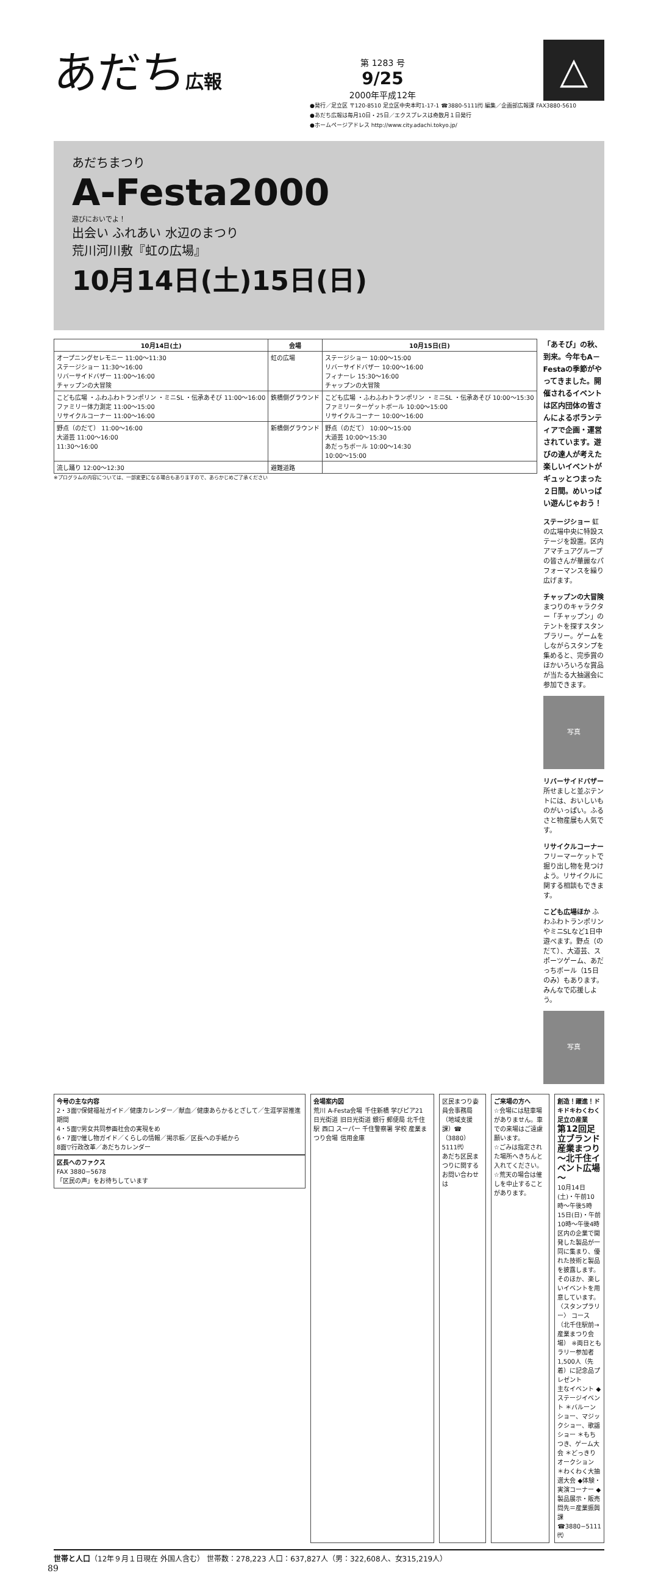あだち広報
第 1283 号
9/25
2000年平成12年
△
●発行／足立区 〒120-8510 足立区中央本町1-17-1 ☎3880-5111㈹ 編集／企画部広報課 FAX3880-5610
●あだち広報は毎月10日・25日／エクスプレスは奇数月１日発行
●ホームページアドレス http://www.city.adachi.tokyo.jp/
あだちまつり
A-Festa2000
遊びにおいでよ！
出会い ふれあい 水辺のまつり
荒川河川敷『虹の広場』
10月14日(土)15日(日)
| 10月14日(土) | 会場 | 10月15日(日) |
| --- | --- | --- |
| オープニングセレモニー 11:00〜11:30 ステージショー 11:30〜16:00 リバーサイドバザー 11:00〜16:00 チャップンの大冒険 | 虹の広場 | ステージショー 10:00〜15:00 リバーサイドバザー 10:00〜16:00 フィナーレ 15:30〜16:00 チャップンの大冒険 |
| こども広場 ・ふわふわトランポリン ・ミニSL ・伝承あそび 11:00〜16:00 ファミリー体力測定 11:00〜15:00 リサイクルコーナー 11:00〜16:00 | 鉄橋側グラウンド | こども広場 ・ふわふわトランポリン ・ミニSL ・伝承あそび 10:00〜15:30 ファミリーターゲットボール 10:00〜15:00 リサイクルコーナー 10:00〜16:00 |
| 野点（のだて） 11:00〜16:00 大道芸 11:00〜16:00 11:30〜16:00 | 新橋側グラウンド | 野点（のだて） 10:00〜15:00 大道芸 10:00〜15:30 あだっちボール 10:00〜14:30 10:00〜15:00 |
| 流し踊り 12:00〜12:30 | 避難道路 | |
※プログラムの内容については、一部変更になる場合もありますので、あらかじめご了承ください
「あそび」の秋、到来。今年もA－Festaの季節がやってきました。開催されるイベントは区内団体の皆さんによるボランティアで企画・運営されています。遊びの達人が考えた楽しいイベントがギュッとつまった２日間。めいっぱい遊んじゃおう！
ステージショー 虹の広場中央に特設ステージを設置。区内アマチュアグループの皆さんが華麗なパフォーマンスを繰り広げます。
チャップンの大冒険 まつりのキャラクター「チャップン」のテントを探すスタンプラリー。ゲームをしながらスタンプを集めると、完歩賞のほかいろいろな賞品が当たる大抽選会に参加できます。
写真
リバーサイドバザー 所せましと並ぶテントには、おいしいものがいっぱい。ふるさと物産展も人気です。
リサイクルコーナー フリーマーケットで掘り出し物を見つけよう。リサイクルに関する相談もできます。
こども広場ほか ふわふわトランポリンやミニSLなど1日中遊べます。野点（のだて）、大道芸、スポーツゲーム、あだっちボール（15日のみ）もあります。みんなで応援しよう。
写真
今号の主な内容
2・3面▽保健福祉ガイド／健康カレンダー／献血／健康あらかるとざして／生涯学習推進期間
4・5面▽男女共同参画社会の実現をめ
6・7面▽催し物ガイド／くらしの情報／掲示板／区長への手紙から
8面▽行政改革／あだちカレンダー
区長へのファクス
FAX 3880−5678
「区民の声」をお待ちしています
会場案内図
荒川 A-Festa会場 千住新橋 学びピア21 日光街道 旧日光街道 銀行 郵便局 北千住駅 西口 スーパー 千住警察署 学校 産業まつり会場 信用金庫
区民まつり委員会事務局（地域支援課）☎（3880）5111㈹
あだち区民まつりに関するお問い合わせは
ご来場の方へ
☆会場には駐車場がありません。車での来場はご遠慮願います。
☆ごみは指定された場所へきちんと入れてください。
☆荒天の場合は催しを中止することがあります。
創造！躍進！ドキドキわくわく足立の産業
第12回足立ブランド産業まつり ～北千住イベント広場～
10月14日(土)・午前10時〜午後5時
15日(日)・午前10時〜午後4時
区内の企業で開発した製品が一同に集まり、優れた技術と製品を披露します。そのほか、楽しいイベントを用意しています。
〈スタンプラリー〉 コース（北千住駅前→産業まつり会場） ※両日ともラリー参加者1,500人（先着）に記念品プレゼント
主なイベント ◆ステージイベント ＊バルーンショー、マジックショー、歌謡ショー ＊もちつき、ゲーム大会 ＊どっきりオークション ＊わくわく大抽選大会 ◆体験・実演コーナー ◆製品展示・販売
問先＝産業振興課 ☎3880−5111㈹
世帯と人口（12年９月１日現在 外国人含む） 世帯数：278,223 人口：637,827人（男：322,608人、女315,219人）
89